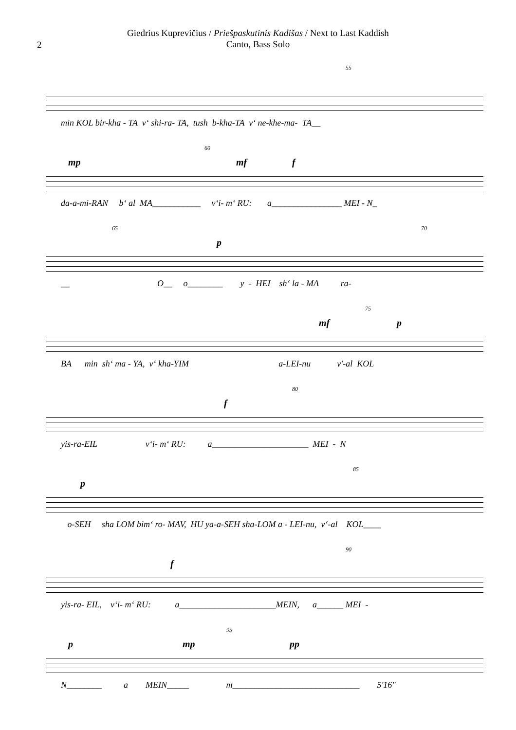2
Giedrius Kuprevičius / Priešpaskutinis Kadišas / Next to Last Kaddish
Canto, Bass Solo
55
min KOL bir-kha - TA v‘ shi-ra- TA, tush b-kha-TA v‘ ne-khe-ma- TA__
mp mf
60
f
da-a-mi-RAN b‘ al MA___________ v‘i- m‘ RU: a________________ MEI - N_
65
p
70
__ O__ o________ y - HEI sh‘ la - MA ra-
mf
75
p
BA min sh‘ ma - YA, v‘ kha-YIM a-LEI-nu v'-al KOL
f
80
yis-ra-EIL v‘i- m‘ RU: a______________________ MEI - N
p
85
o-SEH sha LOM bim‘ ro- MAV, HU ya-a-SEH sha-LOM a - LEI-nu, v‘-al KOL____
f
90
yis-ra- EIL, v‘i- m‘ RU: a______________________MEIN, a______ MEI -
p mp
95
pp
N________ a MEIN_____ m_____________________________ 5'16"